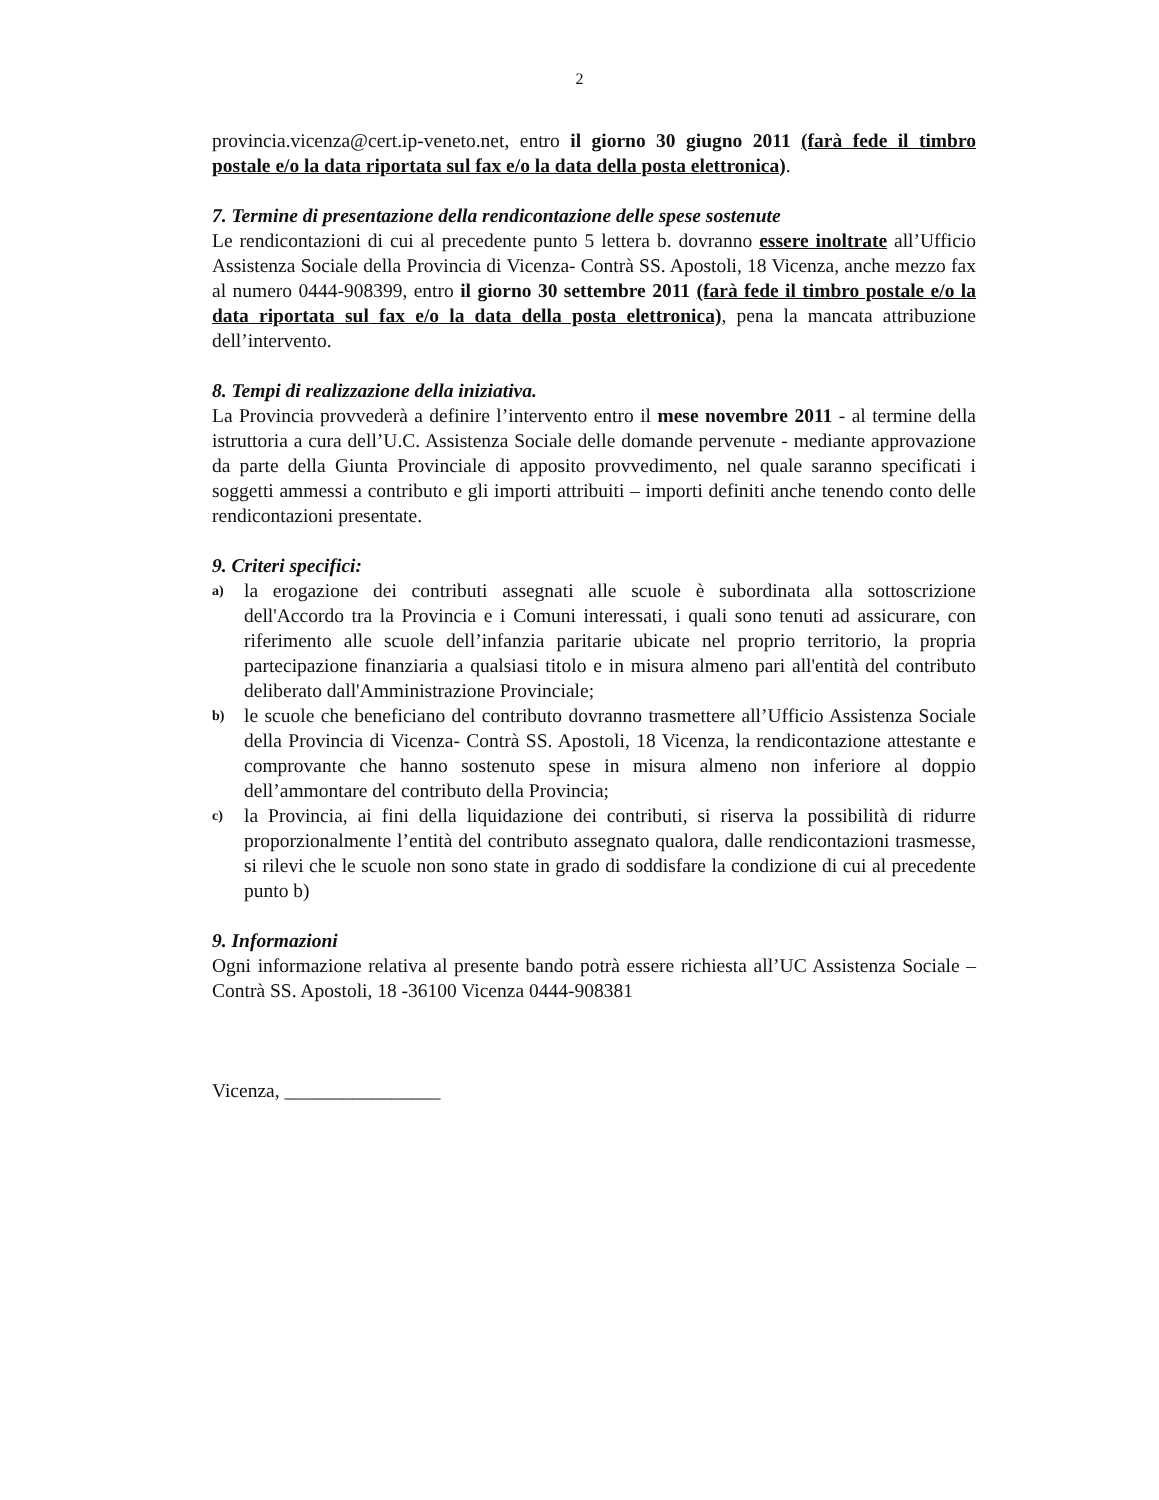2
provincia.vicenza@cert.ip-veneto.net, entro il giorno 30 giugno 2011 (farà fede il timbro postale e/o la data riportata sul fax e/o la data della posta elettronica).
7. Termine di presentazione della rendicontazione delle spese sostenute
Le rendicontazioni di cui al precedente punto 5 lettera b. dovranno essere inoltrate all’Ufficio Assistenza Sociale della Provincia di Vicenza- Contrà SS. Apostoli, 18 Vicenza, anche mezzo fax al numero 0444-908399, entro il giorno 30 settembre 2011 (farà fede il timbro postale e/o la data riportata sul fax e/o la data della posta elettronica), pena la mancata attribuzione dell’intervento.
8. Tempi di realizzazione della iniziativa.
La Provincia provvederà a definire l’intervento entro il mese novembre 2011 - al termine della istruttoria a cura dell’U.C. Assistenza Sociale delle domande pervenute - mediante approvazione da parte della Giunta Provinciale di apposito provvedimento, nel quale saranno specificati i soggetti ammessi a contributo e gli importi attribuiti – importi definiti anche tenendo conto delle rendicontazioni presentate.
9. Criteri specifici:
a) la erogazione dei contributi assegnati alle scuole è subordinata alla sottoscrizione dell'Accordo tra la Provincia e i Comuni interessati, i quali sono tenuti ad assicurare, con riferimento alle scuole dell’infanzia paritarie ubicate nel proprio territorio, la propria partecipazione finanziaria a qualsiasi titolo e in misura almeno pari all'entità del contributo deliberato dall'Amministrazione Provinciale;
b) le scuole che beneficiano del contributo dovranno trasmettere all’Ufficio Assistenza Sociale della Provincia di Vicenza- Contrà SS. Apostoli, 18 Vicenza, la rendicontazione attestante e comprovante che hanno sostenuto spese in misura almeno non inferiore al doppio dell’ammontare del contributo della Provincia;
c) la Provincia, ai fini della liquidazione dei contributi, si riserva la possibilità di ridurre proporzionalmente l’entità del contributo assegnato qualora, dalle rendicontazioni trasmesse, si rilevi che le scuole non sono state in grado di soddisfare la condizione di cui al precedente punto b)
9. Informazioni
Ogni informazione relativa al presente bando potrà essere richiesta all’UC Assistenza Sociale – Contrà SS. Apostoli, 18 -36100 Vicenza 0444-908381
Vicenza, ________________